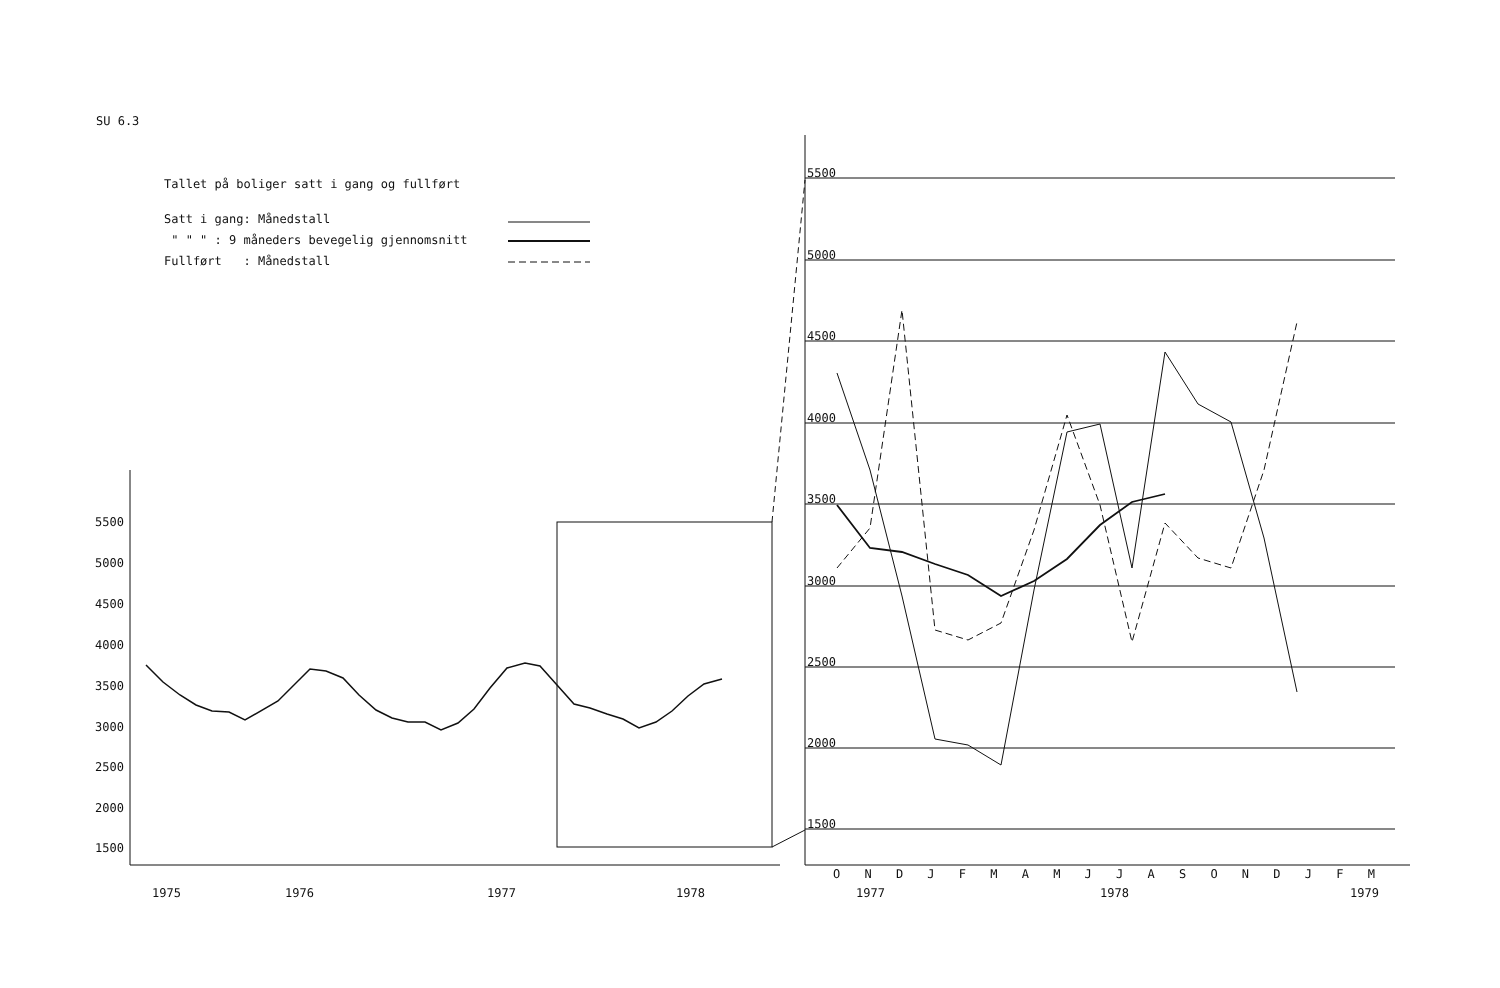SU 6.3
Tallet på boliger satt i gang og fullført
Satt i gang: Månedstall
" " " : 9 måneders bevegelig gjennomsnitt
Fullført : Månedstall
5500
5000
4500
4000
3500
3000
2500
2000
1500
1975 1976 1977 1978
5500
5000
4500
4000
3500
3000
2500
2000
1500
O N D J F M A M J J A S O N D J F M
1977 1978 1979